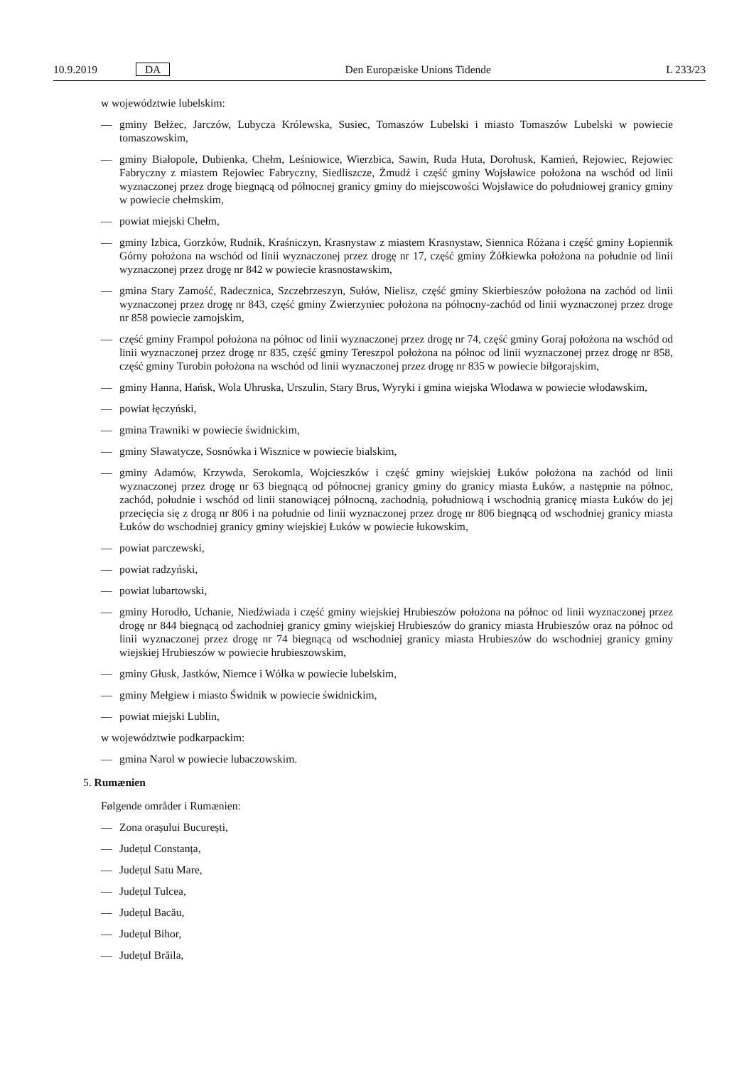10.9.2019 DA Den Europæiske Unions Tidende L 233/23
w województwie lubelskim:
— gminy Bełżec, Jarczów, Lubycza Królewska, Susiec, Tomaszów Lubelski i miasto Tomaszów Lubelski w powiecie tomaszowskim,
— gminy Białopole, Dubienka, Chełm, Leśniowice, Wierzbica, Sawin, Ruda Huta, Dorohusk, Kamień, Rejowiec, Rejowiec Fabryczny z miastem Rejowiec Fabryczny, Siedliszcze, Żmudź i część gminy Wojsławice położona na wschód od linii wyznaczonej przez drogę biegnącą od północnej granicy gminy do miejscowości Wojsławice do południowej granicy gminy w powiecie chełmskim,
— powiat miejski Chełm,
— gminy Izbica, Gorzków, Rudnik, Kraśniczyn, Krasnystaw z miastem Krasnystaw, Siennica Różana i część gminy Łopiennik Górny położona na wschód od linii wyznaczonej przez drogę nr 17, część gminy Żółkiewka położona na południe od linii wyznaczonej przez drogę nr 842 w powiecie krasnostawskim,
— gmina Stary Zamość, Radecznica, Szczebrzeszyn, Sułów, Nielisz, część gminy Skierbieszów położona na zachód od linii wyznaczonej przez drogę nr 843, część gminy Zwierzyniec położona na północny-zachód od linii wyznaczonej przez droge nr 858 powiecie zamojskim,
— część gminy Frampol położona na północ od linii wyznaczonej przez drogę nr 74, część gminy Goraj położona na wschód od linii wyznaczonej przez drogę nr 835, część gminy Tereszpol położona na północ od linii wyznaczonej przez drogę nr 858, część gminy Turobin położona na wschód od linii wyznaczonej przez drogę nr 835 w powiecie biłgorajskim,
— gminy Hanna, Hańsk, Wola Uhruska, Urszulin, Stary Brus, Wyryki i gmina wiejska Włodawa w powiecie włodawskim,
— powiat łęczyński,
— gmina Trawniki w powiecie świdnickim,
— gminy Sławatycze, Sosnówka i Wisznice w powiecie bialskim,
— gminy Adamów, Krzywda, Serokomla, Wojcieszków i część gminy wiejskiej Łuków położona na zachód od linii wyznaczonej przez drogę nr 63 biegnącą od północnej granicy gminy do granicy miasta Łuków, a następnie na północ, zachód, południe i wschód od linii stanowiącej północną, zachodnią, południową i wschodnią granicę miasta Łuków do jej przecięcia się z drogą nr 806 i na południe od linii wyznaczonej przez drogę nr 806 biegnącą od wschodniej granicy miasta Łuków do wschodniej granicy gminy wiejskiej Łuków w powiecie łukowskim,
— powiat parczewski,
— powiat radzyński,
— powiat lubartowski,
— gminy Horodło, Uchanie, Niedźwiada i część gminy wiejskiej Hrubieszów położona na północ od linii wyznaczonej przez drogę nr 844 biegnącą od zachodniej granicy gminy wiejskiej Hrubieszów do granicy miasta Hrubieszów oraz na północ od linii wyznaczonej przez drogę nr 74 biegnącą od wschodniej granicy miasta Hrubieszów do wschodniej granicy gminy wiejskiej Hrubieszów w powiecie hrubieszowskim,
— gminy Głusk, Jastków, Niemce i Wólka w powiecie lubelskim,
— gminy Mełgiew i miasto Świdnik w powiecie świdnickim,
— powiat miejski Lublin,
w województwie podkarpackim:
— gmina Narol w powiecie lubaczowskim.
5. Rumænien
Følgende områder i Rumænien:
— Zona orașului București,
— Județul Constanța,
— Județul Satu Mare,
— Județul Tulcea,
— Județul Bacău,
— Județul Bihor,
— Județul Brăila,